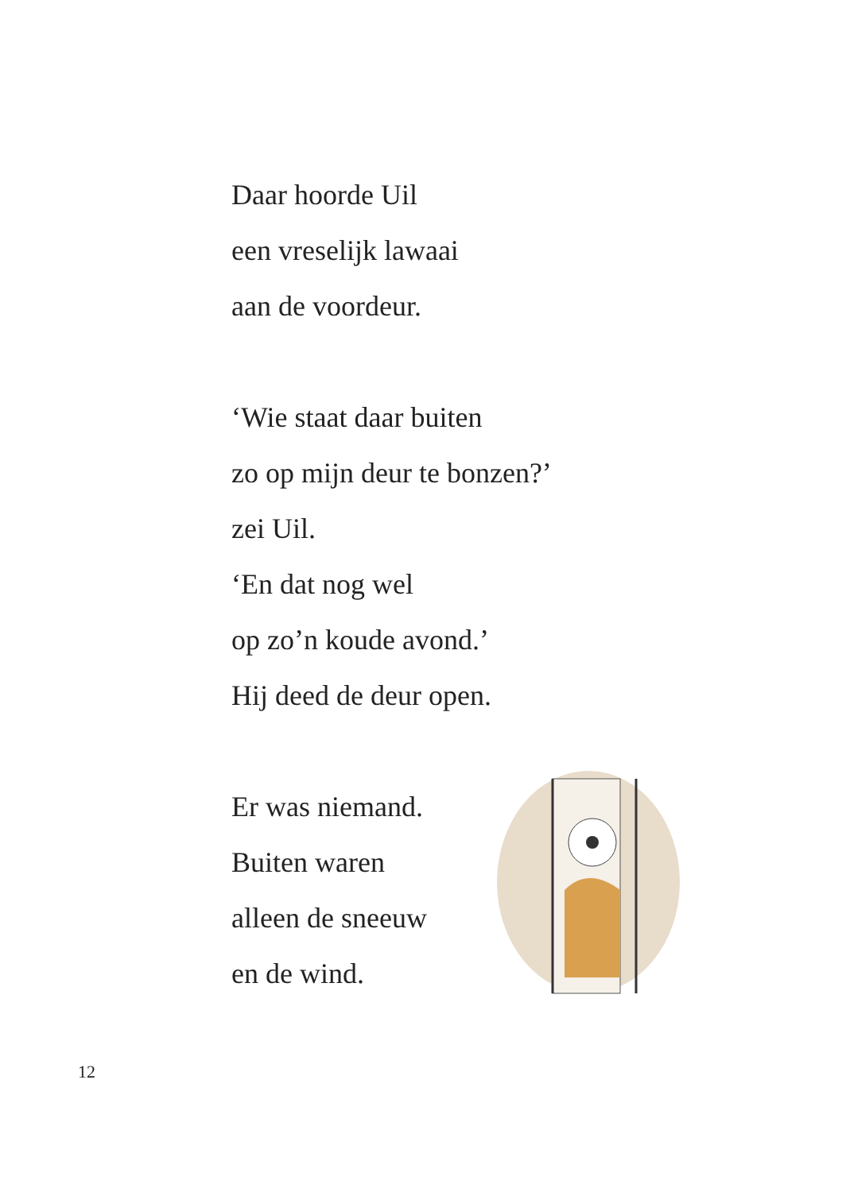Daar hoorde Uil
een vreselijk lawaai
aan de voordeur.
‘Wie staat daar buiten
zo op mijn deur te bonzen?’
zei Uil.
‘En dat nog wel
op zo’n koude avond.’
Hij deed de deur open.
Er was niemand.
Buiten waren
alleen de sneeuw
en de wind.
12